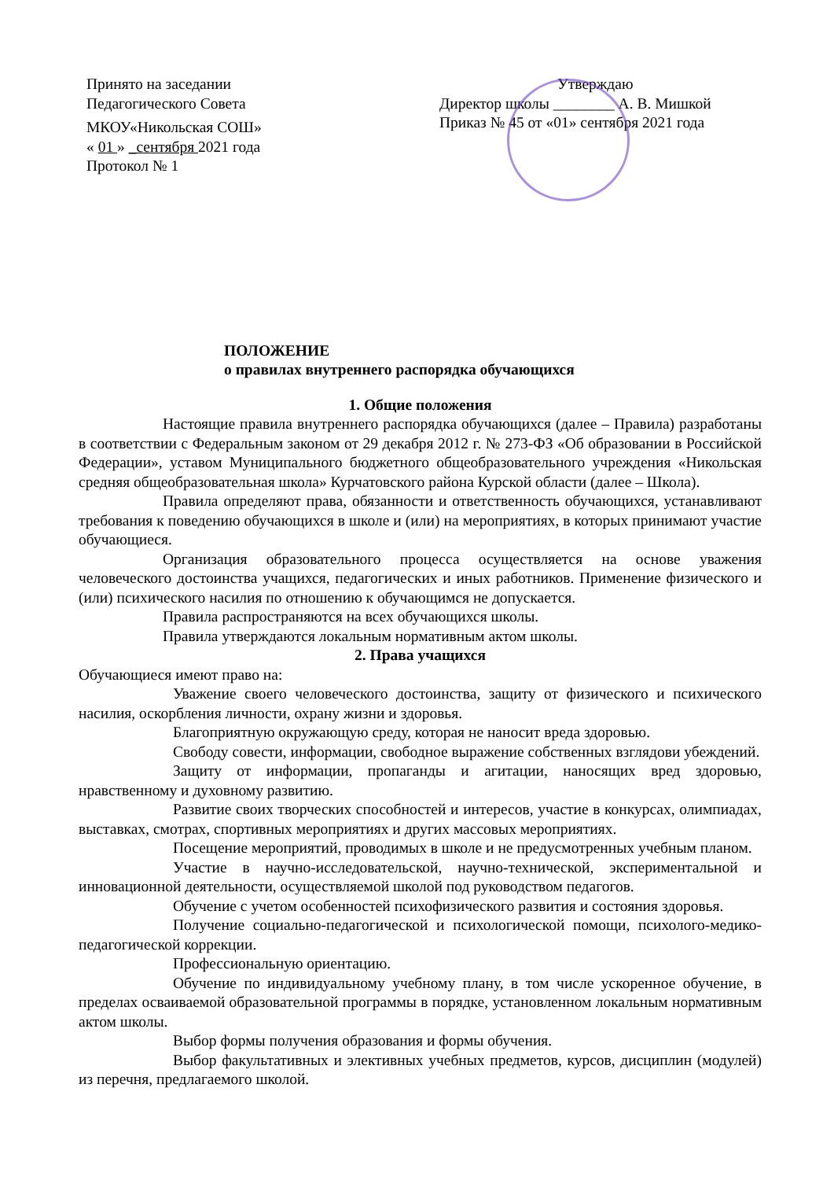Принято на заседании
Педагогического Совета
МКОУ«Никольская СОШ»
« 01 » _сентября 2021 года
Протокол № 1
Утверждаю
Директор школы ________ А. В. Мишкой
Приказ № 45 от «01» сентября 2021 года
ПОЛОЖЕНИЕ
о правилах внутреннего распорядка обучающихся
1. Общие положения
Настоящие правила внутреннего распорядка обучающихся (далее – Правила) разработаны в соответствии с Федеральным законом от 29 декабря 2012 г. № 273-ФЗ «Об образовании в Российской Федерации», уставом Муниципального бюджетного общеобразовательного учреждения «Никольская средняя общеобразовательная школа» Курчатовского района Курской области (далее – Школа).
Правила определяют права, обязанности и ответственность обучающихся, устанавливают требования к поведению обучающихся в школе и (или) на мероприятиях, в которых принимают участие обучающиеся.
Организация образовательного процесса осуществляется на основе уважения человеческого достоинства учащихся, педагогических и иных работников. Применение физического и (или) психического насилия по отношению к обучающимся не допускается.
Правила распространяются на всех обучающихся школы.
Правила утверждаются локальным нормативным актом школы.
2. Права учащихся
Обучающиеся имеют право на:
Уважение своего человеческого достоинства, защиту от физического и психического насилия, оскорбления личности, охрану жизни и здоровья.
Благоприятную окружающую среду, которая не наносит вреда здоровью.
Свободу совести, информации, свободное выражение собственных взглядови убеждений.
Защиту от информации, пропаганды и агитации, наносящих вред здоровью, нравственному и духовному развитию.
Развитие своих творческих способностей и интересов, участие в конкурсах, олимпиадах, выставках, смотрах, спортивных мероприятиях и других массовых мероприятиях.
Посещение мероприятий, проводимых в школе и не предусмотренных учебным планом.
Участие в научно-исследовательской, научно-технической, экспериментальной и инновационной деятельности, осуществляемой школой под руководством педагогов.
Обучение с учетом особенностей психофизического развития и состояния здоровья.
Получение социально-педагогической и психологической помощи, психолого-медико-педагогической коррекции.
Профессиональную ориентацию.
Обучение по индивидуальному учебному плану, в том числе ускоренное обучение, в пределах осваиваемой образовательной программы в порядке, установленном локальным нормативным актом школы.
Выбор формы получения образования и формы обучения.
Выбор факультативных и элективных учебных предметов, курсов, дисциплин (модулей) из перечня, предлагаемого школой.